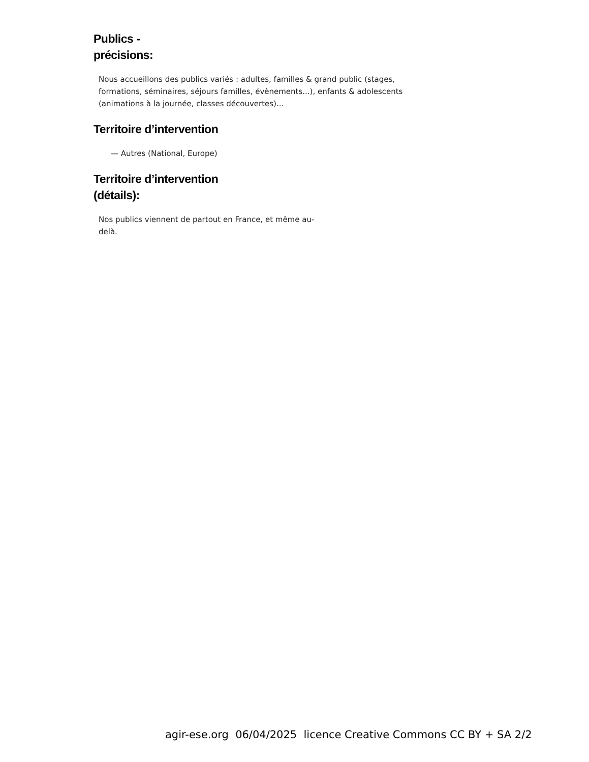Publics -
précisions:
Nous accueillons des publics variés : adultes, familles & grand public (stages, formations, séminaires, séjours familles, évènements...), enfants & adolescents (animations à la journée, classes découvertes)...
Territoire d’intervention
— Autres (National, Europe)
Territoire d’intervention
(détails):
Nos publics viennent de partout en France, et même au-delà.
agir-ese.org 06/04/2025 licence Creative Commons CC BY + SA 2/2